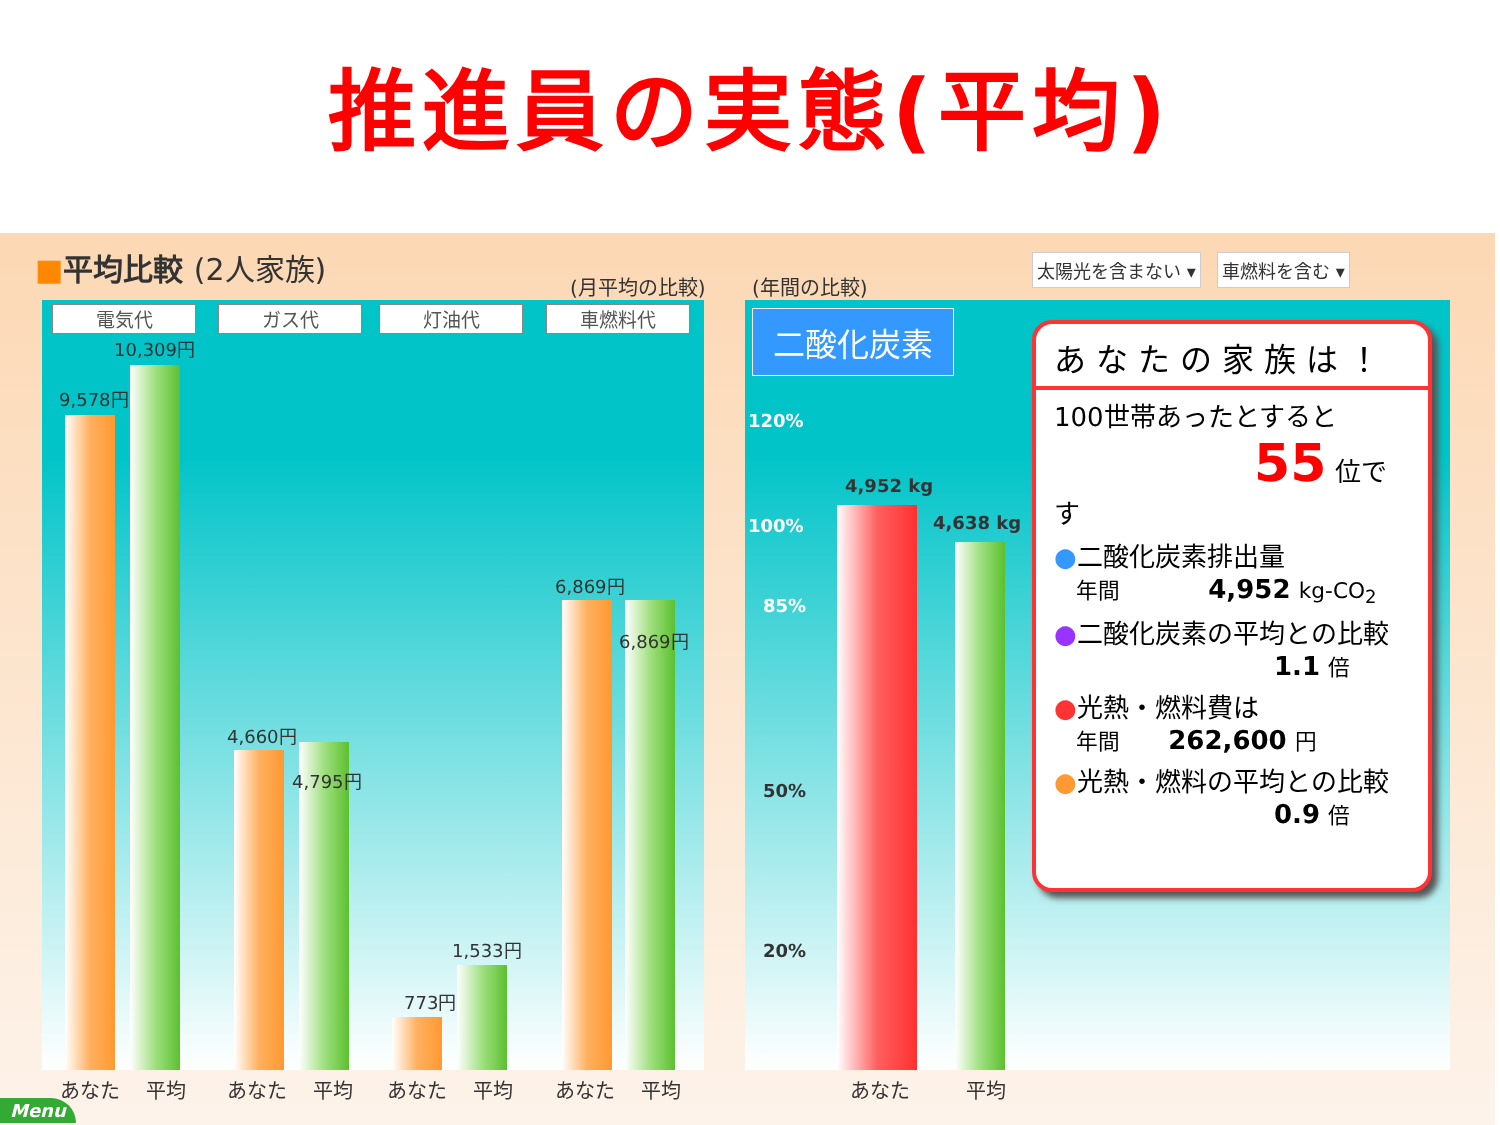推進員の実態(平均)
■平均比較 (2人家族)
(月平均の比較) (年間の比較)
太陽光を含まない ▾ 車燃料を含む ▾
電気代 ガス代 灯油代 車燃料代
9,578円
10,309円
4,660円
4,795円
773円
1,533円
6,869円
6,869円
あなた 平均 あなた 平均 あなた 平均 あなた 平均
二酸化炭素
120%
100%
85%
50%
20%
4,952 kg
4,638 kg
あなた 平均
あなたの家族は！
100世帯あったとすると
55 位です
●二酸化炭素排出量
　年間 4,952 kg-CO<sub>2</sub>
●二酸化炭素の平均との比較
1.1 倍
●光熱・燃料費は
　年間 262,600 円
●光熱・燃料の平均との比較
0.9 倍
Menu